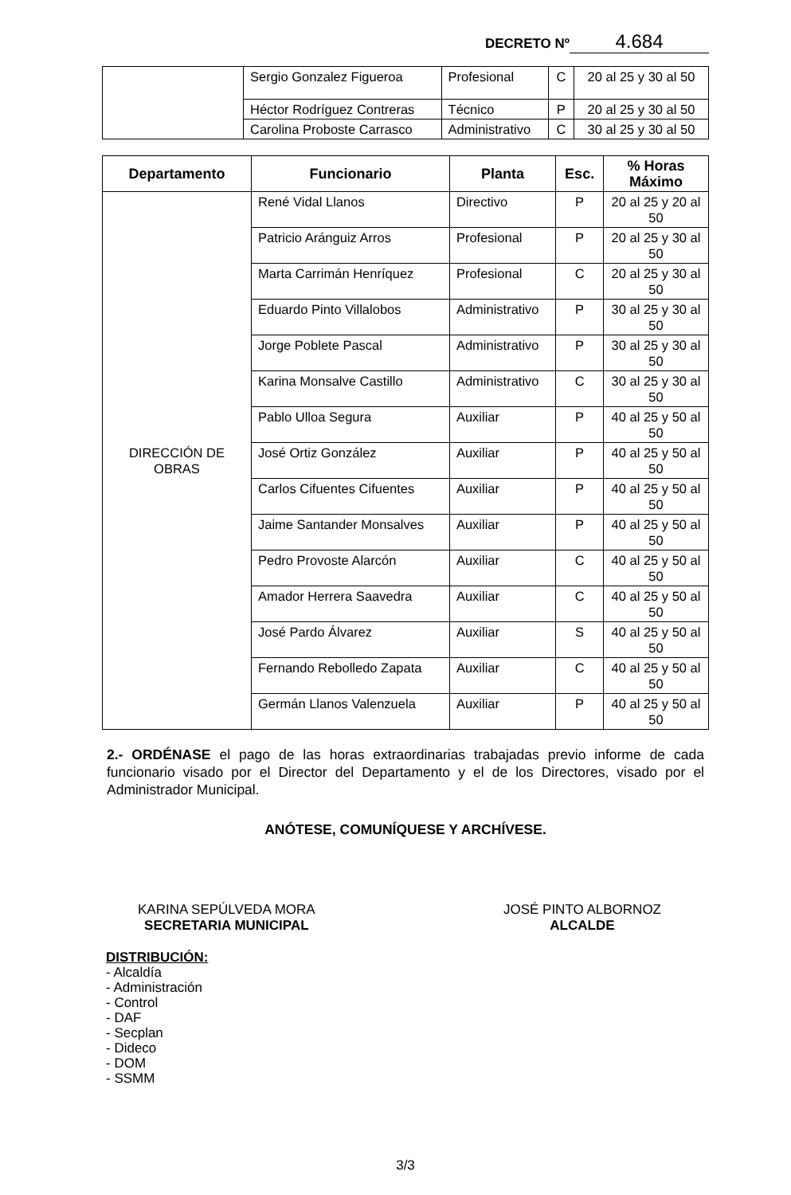DECRETO Nº 4.684
| | Sergio Gonzalez Figueroa | Profesional | C | 20 al 25 y 30 al 50 |
| | Héctor Rodríguez Contreras | Técnico | P | 20 al 25 y 30 al 50 |
| | Carolina Proboste Carrasco | Administrativo | C | 30 al 25 y 30 al 50 |
| Departamento | Funcionario | Planta | Esc. | % Horas Máximo |
| --- | --- | --- | --- | --- |
| DIRECCIÓN DE OBRAS | René Vidal Llanos | Directivo | P | 20 al 25 y 20 al 50 |
| | Patricio Aránguiz Arros | Profesional | P | 20 al 25 y 30 al 50 |
| | Marta Carrimán Henríquez | Profesional | C | 20 al 25 y 30 al 50 |
| | Eduardo Pinto Villalobos | Administrativo | P | 30 al 25 y 30 al 50 |
| | Jorge Poblete Pascal | Administrativo | P | 30 al 25 y 30 al 50 |
| | Karina Monsalve Castillo | Administrativo | C | 30 al 25 y 30 al 50 |
| | Pablo Ulloa Segura | Auxiliar | P | 40 al 25 y 50 al 50 |
| | José Ortiz González | Auxiliar | P | 40 al 25 y 50 al 50 |
| | Carlos Cifuentes Cifuentes | Auxiliar | P | 40 al 25 y 50 al 50 |
| | Jaime Santander Monsalves | Auxiliar | P | 40 al 25 y 50 al 50 |
| | Pedro Provoste Alarcón | Auxiliar | C | 40 al 25 y 50 al 50 |
| | Amador Herrera Saavedra | Auxiliar | C | 40 al 25 y 50 al 50 |
| | José Pardo Álvarez | Auxiliar | S | 40 al 25 y 50 al 50 |
| | Fernando Rebolledo Zapata | Auxiliar | C | 40 al 25 y 50 al 50 |
| | Germán Llanos Valenzuela | Auxiliar | P | 40 al 25 y 50 al 50 |
2.- ORDÉNASE el pago de las horas extraordinarias trabajadas previo informe de cada funcionario visado por el Director del Departamento y el de los Directores, visado por el Administrador Municipal.
ANÓTESE, COMUNÍQUESE Y ARCHÍVESE.
KARINA SEPÚLVEDA MORA
SECRETARIA MUNICIPAL
JOSÉ PINTO ALBORNOZ
ALCALDE
DISTRIBUCIÓN:
- Alcaldía
- Administración
- Control
- DAF
- Secplan
- Dideco
- DOM
- SSMM
3/3